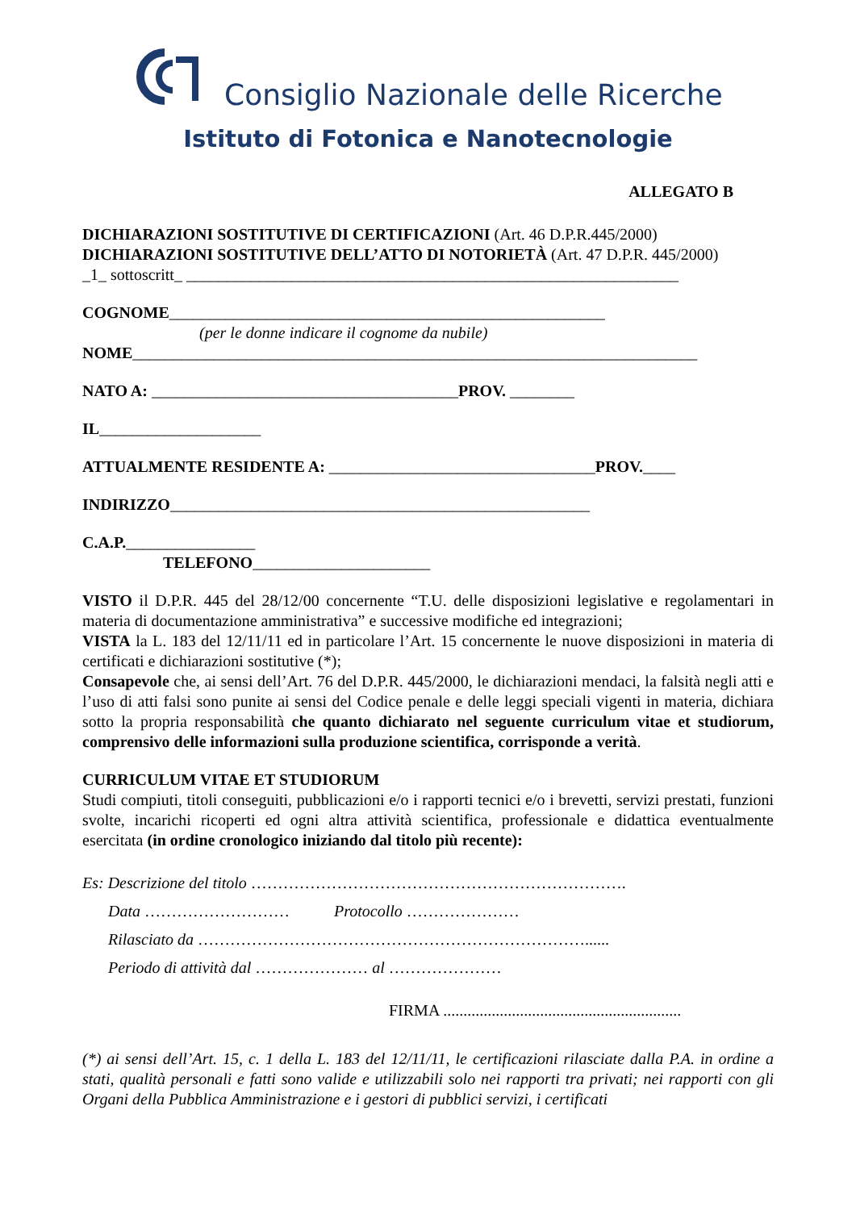Consiglio Nazionale delle Ricerche
Istituto di Fotonica e Nanotecnologie
ALLEGATO B
DICHIARAZIONI SOSTITUTIVE DI CERTIFICAZIONI (Art. 46 D.P.R.445/2000)
DICHIARAZIONI SOSTITUTIVE DELL’ATTO DI NOTORIETÀ (Art. 47 D.P.R. 445/2000)
_1_ sottoscritt_ _____________________________________________________________
COGNOME______________________________________________________
(per le donne indicare il cognome da nubile)
NOME______________________________________________________________________
NATO A: ______________________________________PROV. ________
IL____________________
ATTUALMENTE RESIDENTE A: _________________________________PROV.____
INDIRIZZO____________________________________________________
C.A.P.________________
TELEFONO______________________
VISTO il D.P.R. 445 del 28/12/00 concernente “T.U. delle disposizioni legislative e regolamentari in materia di documentazione amministrativa” e successive modifiche ed integrazioni;
VISTA la L. 183 del 12/11/11 ed in particolare l’Art. 15 concernente le nuove disposizioni in materia di certificati e dichiarazioni sostitutive (*);
Consapevole che, ai sensi dell’Art. 76 del D.P.R. 445/2000, le dichiarazioni mendaci, la falsità negli atti e l’uso di atti falsi sono punite ai sensi del Codice penale e delle leggi speciali vigenti in materia, dichiara sotto la propria responsabilità che quanto dichiarato nel seguente curriculum vitae et studiorum, comprensivo delle informazioni sulla produzione scientifica, corrisponde a verità.
CURRICULUM VITAE ET STUDIORUM
Studi compiuti, titoli conseguiti, pubblicazioni e/o i rapporti tecnici e/o i brevetti, servizi prestati, funzioni svolte, incarichi ricoperti ed ogni altra attività scientifica, professionale e didattica eventualmente esercitata (in ordine cronologico iniziando dal titolo più recente):
Es: Descrizione del titolo …………………………………………………………….
Data ……………………… Protocollo …………………
Rilasciato da ………………………………………………………………......
Periodo di attività dal ………………… al …………………
FIRMA ...........................................................
(*) ai sensi dell’Art. 15, c. 1 della L. 183 del 12/11/11, le certificazioni rilasciate dalla P.A. in ordine a stati, qualità personali e fatti sono valide e utilizzabili solo nei rapporti tra privati; nei rapporti con gli Organi della Pubblica Amministrazione e i gestori di pubblici servizi, i certificati